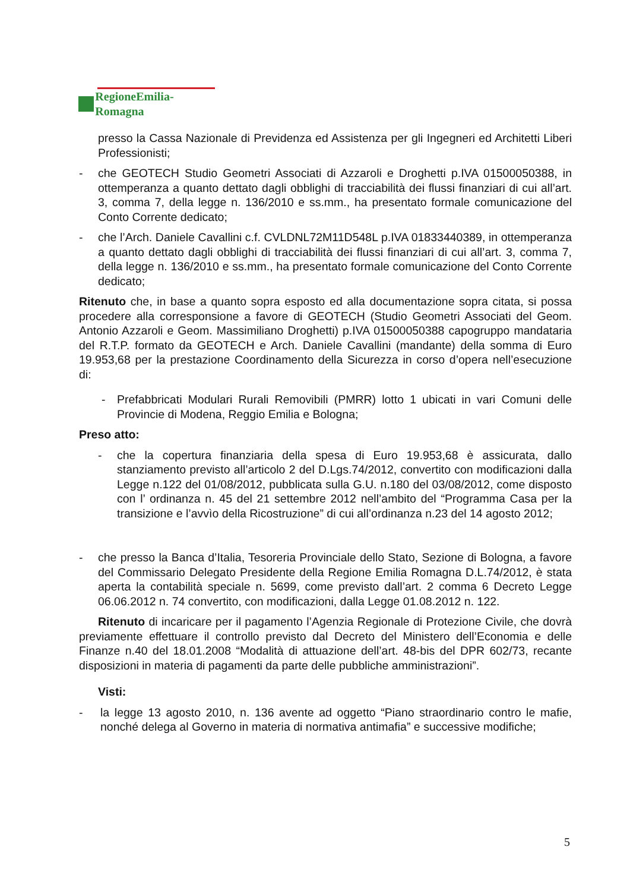RegioneEmilia-Romagna
presso la Cassa Nazionale di Previdenza ed Assistenza per gli Ingegneri ed Architetti Liberi Professionisti;
- che GEOTECH Studio Geometri Associati di Azzaroli e Droghetti p.IVA 01500050388, in ottemperanza a quanto dettato dagli obblighi di tracciabilità dei flussi finanziari di cui all’art. 3, comma 7, della legge n. 136/2010 e ss.mm., ha presentato formale comunicazione del Conto Corrente dedicato;
- che l’Arch. Daniele Cavallini c.f. CVLDNL72M11D548L p.IVA 01833440389, in ottemperanza a quanto dettato dagli obblighi di tracciabilità dei flussi finanziari di cui all’art. 3, comma 7, della legge n. 136/2010 e ss.mm., ha presentato formale comunicazione del Conto Corrente dedicato;
Ritenuto che, in base a quanto sopra esposto ed alla documentazione sopra citata, si possa procedere alla corresponsione a favore di GEOTECH (Studio Geometri Associati del Geom. Antonio Azzaroli e Geom. Massimiliano Droghetti) p.IVA 01500050388 capogruppo mandataria del R.T.P. formato da GEOTECH e Arch. Daniele Cavallini (mandante) della somma di Euro 19.953,68 per la prestazione Coordinamento della Sicurezza in corso d’opera nell’esecuzione di:
- Prefabbricati Modulari Rurali Removibili (PMRR) lotto 1 ubicati in vari Comuni delle Provincie di Modena, Reggio Emilia e Bologna;
Preso atto:
- che la copertura finanziaria della spesa di Euro 19.953,68 è assicurata, dallo stanziamento previsto all’articolo 2 del D.Lgs.74/2012, convertito con modificazioni dalla Legge n.122 del 01/08/2012, pubblicata sulla G.U. n.180 del 03/08/2012, come disposto con l’ ordinanza n. 45 del 21 settembre 2012 nell’ambito del “Programma Casa per la transizione e l’avvìo della Ricostruzione” di cui all’ordinanza n.23 del 14 agosto 2012;
- che presso la Banca d’Italia, Tesoreria Provinciale dello Stato, Sezione di Bologna, a favore del Commissario Delegato Presidente della Regione Emilia Romagna D.L.74/2012, è stata aperta la contabilità speciale n. 5699, come previsto dall’art. 2 comma 6 Decreto Legge 06.06.2012 n. 74 convertito, con modificazioni, dalla Legge 01.08.2012 n. 122.
Ritenuto di incaricare per il pagamento l’Agenzia Regionale di Protezione Civile, che dovrà previamente effettuare il controllo previsto dal Decreto del Ministero dell’Economia e delle Finanze n.40 del 18.01.2008 “Modalità di attuazione dell’art. 48-bis del DPR 602/73, recante disposizioni in materia di pagamenti da parte delle pubbliche amministrazioni”.
Visti:
- la legge 13 agosto 2010, n. 136 avente ad oggetto “Piano straordinario contro le mafie, nonché delega al Governo in materia di normativa antimafia” e successive modifiche;
5